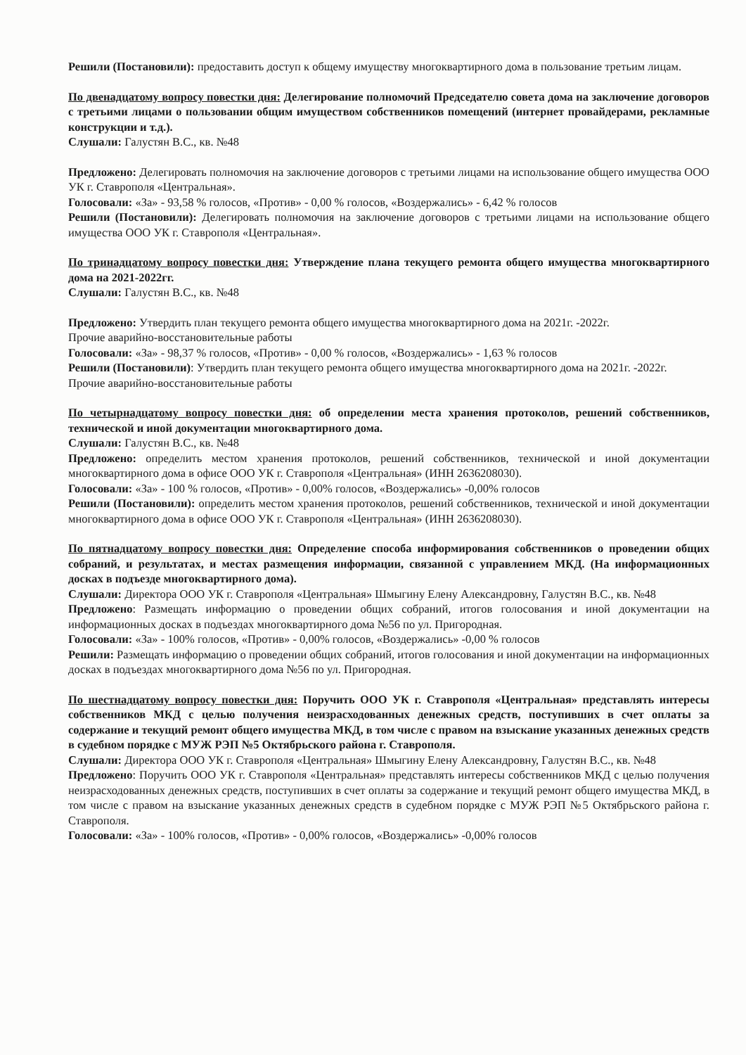Решили (Постановили): предоставить доступ к общему имуществу многоквартирного дома в пользование третьим лицам.
По двенадцатому вопросу повестки дня: Делегирование полномочий Председателю совета дома на заключение договоров с третьими лицами о пользовании общим имуществом собственников помещений (интернет провайдерами, рекламные конструкции и т.д.).
Слушали: Галустян В.С., кв. №48
Предложено: Делегировать полномочия на заключение договоров с третьими лицами на использование общего имущества ООО УК г. Ставрополя «Центральная».
Голосовали: «За» - 93,58 % голосов, «Против» - 0,00 % голосов, «Воздержались» - 6,42 % голосов
Решили (Постановили): Делегировать полномочия на заключение договоров с третьими лицами на использование общего имущества ООО УК г. Ставрополя «Центральная».
По тринадцатому вопросу повестки дня: Утверждение плана текущего ремонта общего имущества многоквартирного дома на 2021-2022гг.
Слушали: Галустян В.С., кв. №48
Предложено: Утвердить план текущего ремонта общего имущества многоквартирного дома на 2021г. -2022г.
Прочие аварийно-восстановительные работы
Голосовали: «За» - 98,37 % голосов, «Против» - 0,00 % голосов, «Воздержались» - 1,63 % голосов
Решили (Постановили): Утвердить план текущего ремонта общего имущества многоквартирного дома на 2021г. -2022г.
Прочие аварийно-восстановительные работы
По четырнадцатому вопросу повестки дня: об определении места хранения протоколов, решений собственников, технической и иной документации многоквартирного дома.
Слушали: Галустян В.С., кв. №48
Предложено: определить местом хранения протоколов, решений собственников, технической и иной документации многоквартирного дома в офисе ООО УК г. Ставрополя «Центральная» (ИНН 2636208030).
Голосовали: «За» - 100 % голосов, «Против» - 0,00% голосов, «Воздержались» -0,00% голосов
Решили (Постановили): определить местом хранения протоколов, решений собственников, технической и иной документации многоквартирного дома в офисе ООО УК г. Ставрополя «Центральная» (ИНН 2636208030).
По пятнадцатому вопросу повестки дня: Определение способа информирования собственников о проведении общих собраний, и результатах, и местах размещения информации, связанной с управлением МКД. (На информационных досках в подъезде многоквартирного дома).
Слушали: Директора ООО УК г. Ставрополя «Центральная» Шмыгину Елену Александровну, Галустян В.С., кв. №48
Предложено: Размещать информацию о проведении общих собраний, итогов голосования и иной документации на информационных досках в подъездах многоквартирного дома №56 по ул. Пригородная.
Голосовали: «За» - 100% голосов, «Против» - 0,00% голосов, «Воздержались» -0,00 % голосов
Решили: Размещать информацию о проведении общих собраний, итогов голосования и иной документации на информационных досках в подъездах многоквартирного дома №56 по ул. Пригородная.
По шестнадцатому вопросу повестки дня: Поручить ООО УК г. Ставрополя «Центральная» представлять интересы собственников МКД с целью получения неизрасходованных денежных средств, поступивших в счет оплаты за содержание и текущий ремонт общего имущества МКД, в том числе с правом на взыскание указанных денежных средств в судебном порядке с МУЖ РЭП №5 Октябрьского района г. Ставрополя.
Слушали: Директора ООО УК г. Ставрополя «Центральная» Шмыгину Елену Александровну, Галустян В.С., кв. №48
Предложено: Поручить ООО УК г. Ставрополя «Центральная» представлять интересы собственников МКД с целью получения неизрасходованных денежных средств, поступивших в счет оплаты за содержание и текущий ремонт общего имущества МКД, в том числе с правом на взыскание указанных денежных средств в судебном порядке с МУЖ РЭП №5 Октябрьского района г. Ставрополя.
Голосовали: «За» - 100% голосов, «Против» - 0,00% голосов, «Воздержались» -0,00% голосов